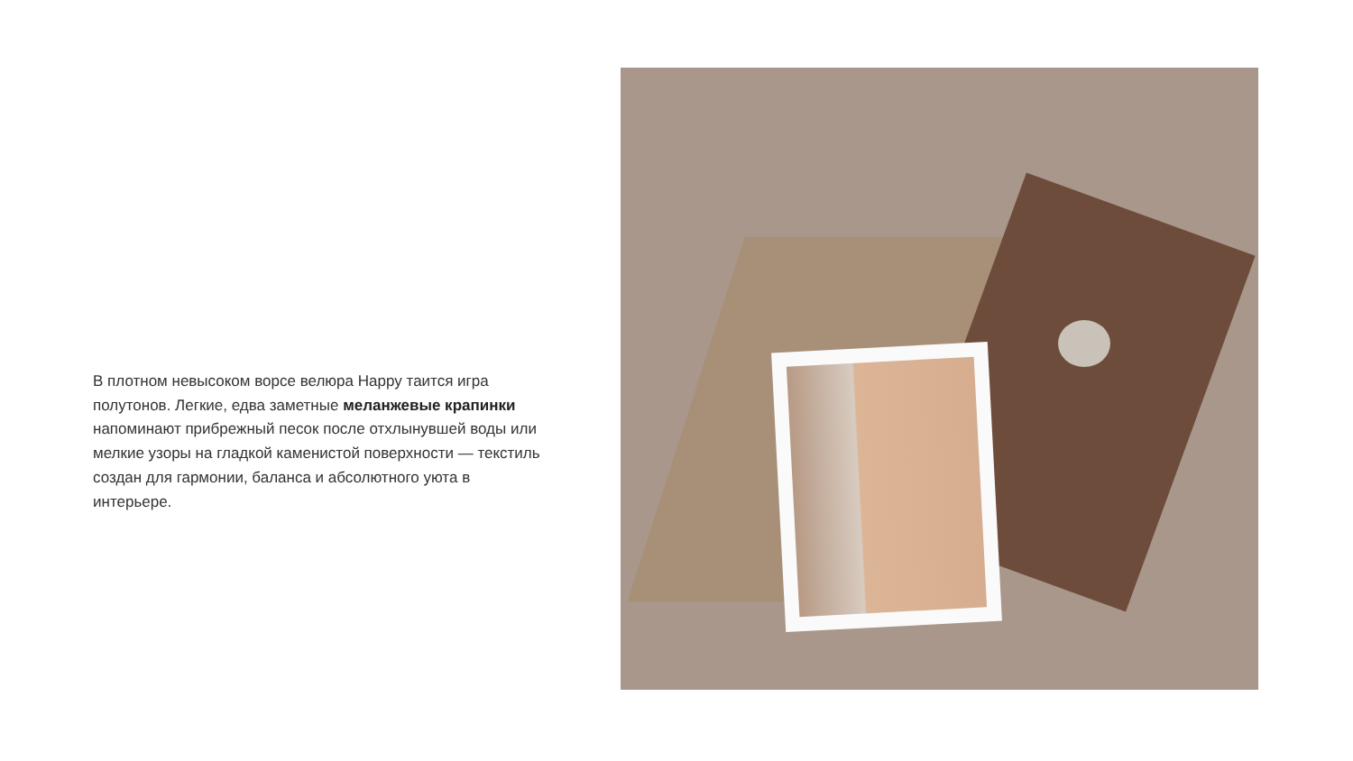В плотном невысоком ворсе велюра Happy таится игра полутонов. Легкие, едва заметные меланжевые крапинки напоминают прибрежный песок после отхлынувшей воды или мелкие узоры на гладкой каменистой поверхности — текстиль создан для гармонии, баланса и абсолютного уюта в интерьере.